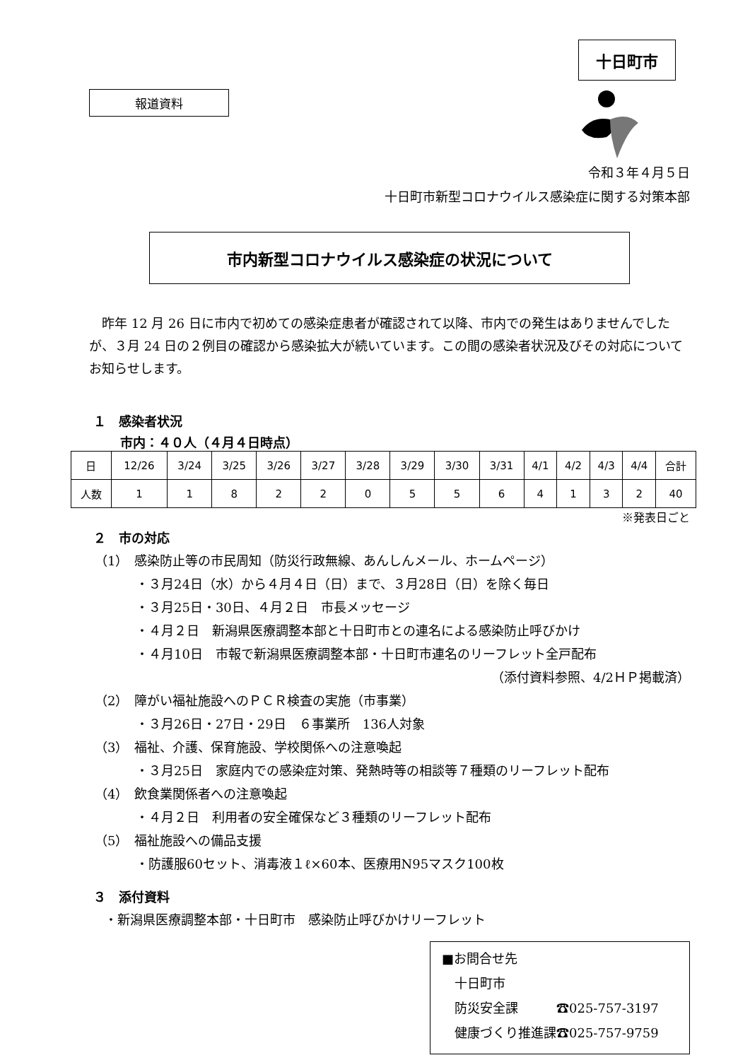報道資料
十日町市
令和３年４月５日
十日町市新型コロナウイルス感染症に関する対策本部
市内新型コロナウイルス感染症の状況について
昨年 12 月 26 日に市内で初めての感染症患者が確認されて以降、市内での発生はありませんでしたが、３月 24 日の２例目の確認から感染拡大が続いています。この間の感染者状況及びその対応についてお知らせします。
１　感染者状況
市内：４０人（４月４日時点）
| 日 | 12/26 | 3/24 | 3/25 | 3/26 | 3/27 | 3/28 | 3/29 | 3/30 | 3/31 | 4/1 | 4/2 | 4/3 | 4/4 | 合計 |
| 人数 | 1 | 1 | 8 | 2 | 2 | 0 | 5 | 5 | 6 | 4 | 1 | 3 | 2 | 40 |
※発表日ごと
２　市の対応
（1）　感染防止等の市民周知（防災行政無線、あんしんメール、ホームページ）
・３月24日（水）から４月４日（日）まで、３月28日（日）を除く毎日
・３月25日・30日、４月２日　市長メッセージ
・４月２日　新潟県医療調整本部と十日町市との連名による感染防止呼びかけ
・４月10日　市報で新潟県医療調整本部・十日町市連名のリーフレット全戸配布
（添付資料参照、4/2ＨＰ掲載済）
（2）　障がい福祉施設へのＰＣＲ検査の実施（市事業）
・３月26日・27日・29日　６事業所　136人対象
（3）　福祉、介護、保育施設、学校関係への注意喚起
・３月25日　家庭内での感染症対策、発熱時等の相談等７種類のリーフレット配布
（4）　飲食業関係者への注意喚起
・４月２日　利用者の安全確保など３種類のリーフレット配布
（5）　福祉施設への備品支援
・防護服60セット、消毒液１ℓ×60本、医療用N95マスク100枚
３　添付資料
・新潟県医療調整本部・十日町市　感染防止呼びかけリーフレット
■お問合せ先
　十日町市
　防災安全課　　　☎025-757-3197
　健康づくり推進課☎025-757-9759